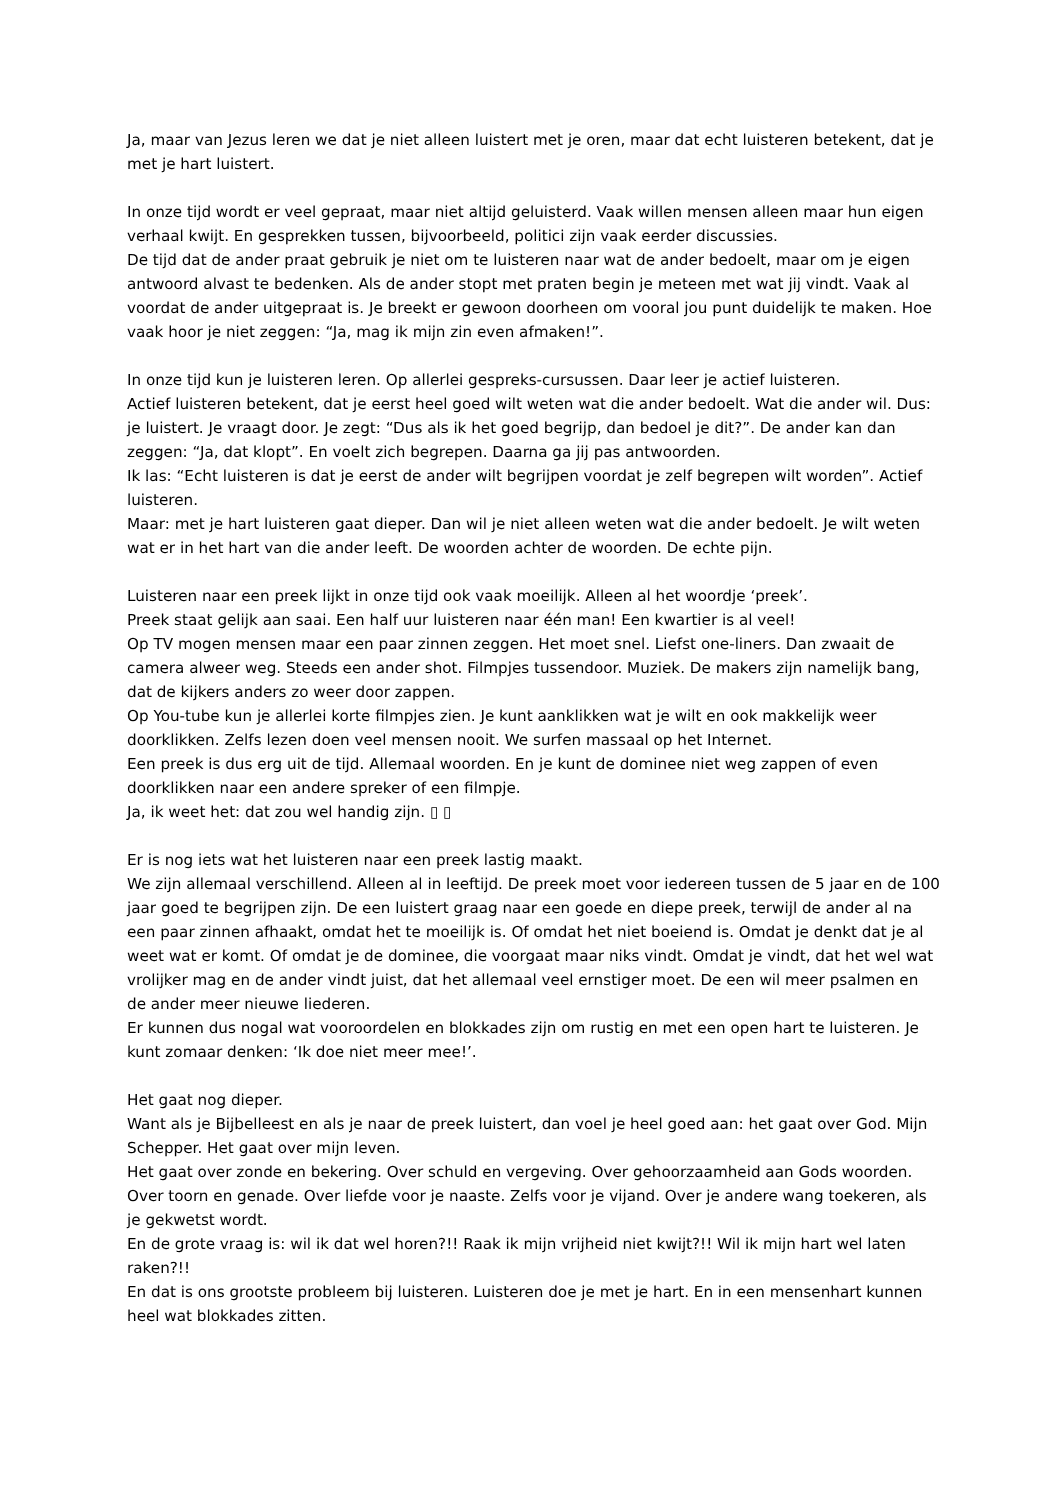Ja, maar van Jezus leren we dat je niet alleen luistert met je oren, maar dat echt luisteren betekent, dat je met je hart luistert.
In onze tijd wordt er veel gepraat, maar niet altijd geluisterd. Vaak willen mensen alleen maar hun eigen verhaal kwijt. En gesprekken tussen, bijvoorbeeld, politici zijn vaak eerder discussies.
De tijd dat de ander praat gebruik je niet om te luisteren naar wat de ander bedoelt, maar om je eigen antwoord alvast te bedenken. Als de ander stopt met praten begin je meteen met wat jij vindt. Vaak al voordat de ander uitgepraat is. Je breekt er gewoon doorheen om vooral jou punt duidelijk te maken. Hoe vaak hoor je niet zeggen: “Ja, mag ik mijn zin even afmaken!”.
In onze tijd kun je luisteren leren. Op allerlei gespreks-cursussen. Daar leer je actief luisteren.
Actief luisteren betekent, dat je eerst heel goed wilt weten wat die ander bedoelt. Wat die ander wil. Dus: je luistert. Je vraagt door. Je zegt: “Dus als ik het goed begrijp, dan bedoel je dit?”. De ander kan dan zeggen: “Ja, dat klopt”. En voelt zich begrepen. Daarna ga jij pas antwoorden.
Ik las: “Echt luisteren is dat je eerst de ander wilt begrijpen voordat je zelf begrepen wilt worden”. Actief luisteren.
Maar: met je hart luisteren gaat dieper. Dan wil je niet alleen weten wat die ander bedoelt. Je wilt weten wat er in het hart van die ander leeft. De woorden achter de woorden. De echte pijn.
Luisteren naar een preek lijkt in onze tijd ook vaak moeilijk. Alleen al het woordje ‘preek’.
Preek staat gelijk aan saai. Een half uur luisteren naar één man! Een kwartier is al veel!
Op TV mogen mensen maar een paar zinnen zeggen. Het moet snel. Liefst one-liners. Dan zwaait de camera alweer weg. Steeds een ander shot. Filmpjes tussendoor. Muziek. De makers zijn namelijk bang, dat de kijkers anders zo weer door zappen.
Op You-tube kun je allerlei korte filmpjes zien. Je kunt aanklikken wat je wilt en ook makkelijk weer doorklikken. Zelfs lezen doen veel mensen nooit. We surfen massaal op het Internet.
Een preek is dus erg uit de tijd. Allemaal woorden. En je kunt de dominee niet weg zappen of even doorklikken naar een andere spreker of een filmpje.
Ja, ik weet het: dat zou wel handig zijn. ▯ ▯
Er is nog iets wat het luisteren naar een preek lastig maakt.
We zijn allemaal verschillend. Alleen al in leeftijd. De preek moet voor iedereen tussen de 5 jaar en de 100 jaar goed te begrijpen zijn. De een luistert graag naar een goede en diepe preek, terwijl de ander al na een paar zinnen afhaakt, omdat het te moeilijk is. Of omdat het niet boeiend is. Omdat je denkt dat je al weet wat er komt. Of omdat je de dominee, die voorgaat maar niks vindt. Omdat je vindt, dat het wel wat vrolijker mag en de ander vindt juist, dat het allemaal veel ernstiger moet. De een wil meer psalmen en de ander meer nieuwe liederen.
Er kunnen dus nogal wat vooroordelen en blokkades zijn om rustig en met een open hart te luisteren. Je kunt zomaar denken: ‘Ik doe niet meer mee!’.
Het gaat nog dieper.
Want als je Bijbelleest en als je naar de preek luistert, dan voel je heel goed aan: het gaat over God. Mijn Schepper. Het gaat over mijn leven.
Het gaat over zonde en bekering. Over schuld en vergeving. Over gehoorzaamheid aan Gods woorden. Over toorn en genade. Over liefde voor je naaste. Zelfs voor je vijand. Over je andere wang toekeren, als je gekwetst wordt.
En de grote vraag is: wil ik dat wel horen?!! Raak ik mijn vrijheid niet kwijt?!! Wil ik mijn hart wel laten raken?!!
En dat is ons grootste probleem bij luisteren. Luisteren doe je met je hart. En in een mensenhart kunnen heel wat blokkades zitten.